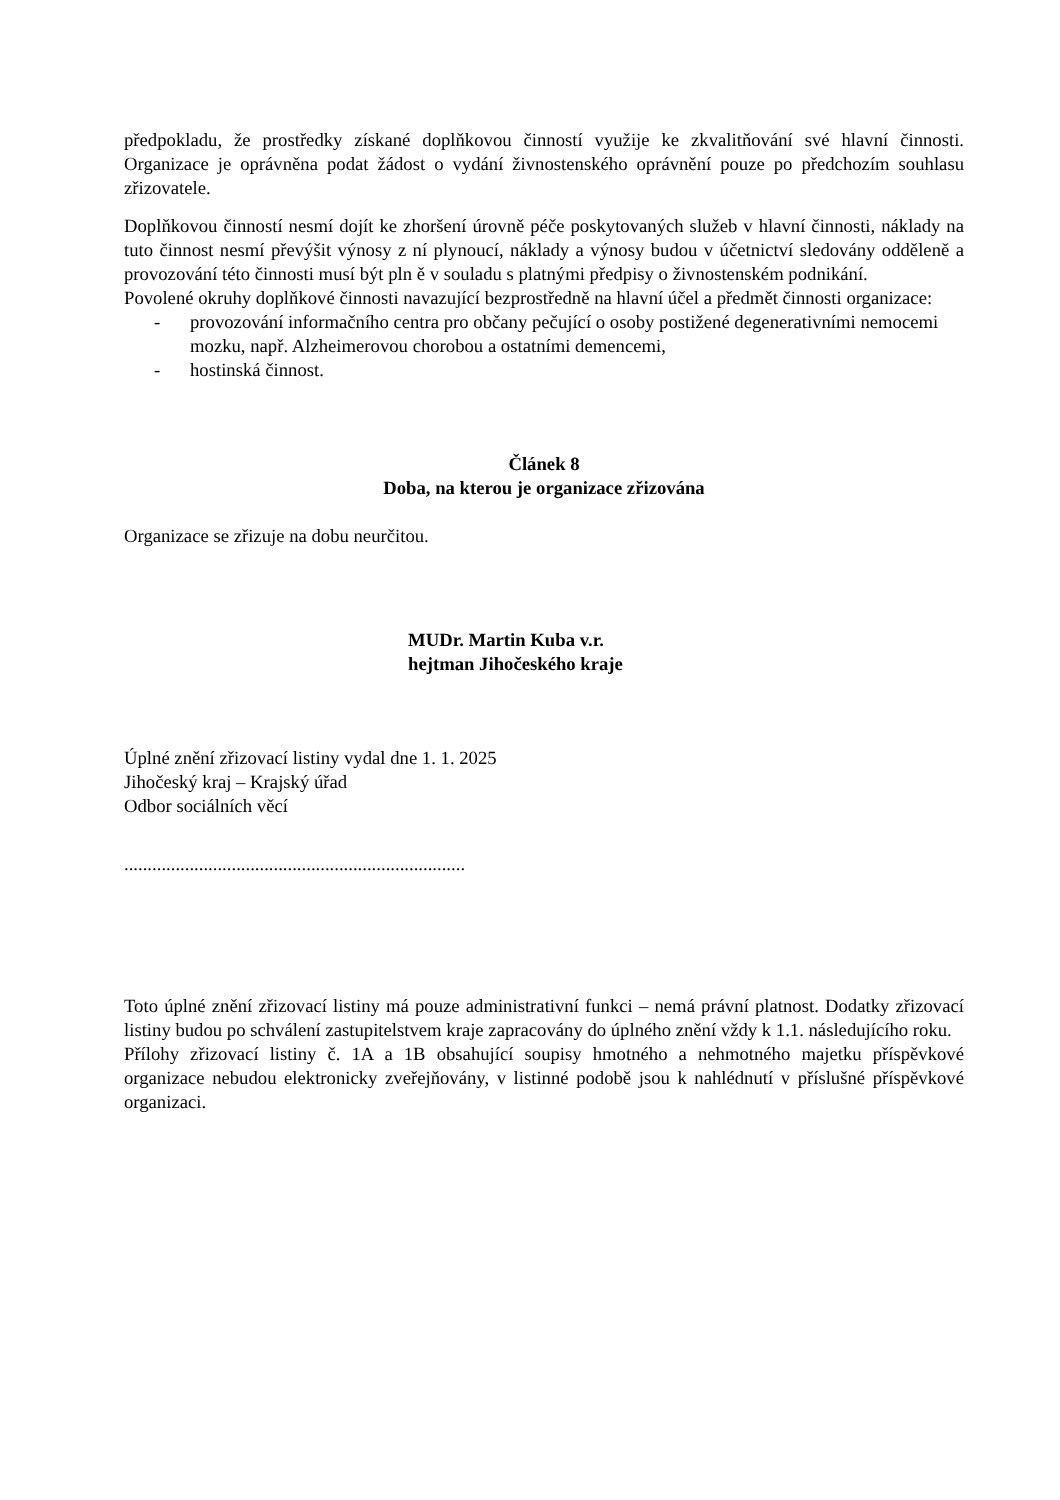předpokladu, že prostředky získané doplňkovou činností využije ke zkvalitňování své hlavní činnosti. Organizace je oprávněna podat žádost o vydání živnostenského oprávnění pouze po předchozím souhlasu zřizovatele.
Doplňkovou činností nesmí dojít ke zhoršení úrovně péče poskytovaných služeb v hlavní činnosti, náklady na tuto činnost nesmí převýšit výnosy z ní plynoucí, náklady a výnosy budou v účetnictví sledovány odděleně a provozování této činnosti musí být pln ě v souladu s platnými předpisy o živnostenském podnikání.
Povolené okruhy doplňkové činnosti navazující bezprostředně na hlavní účel a předmět činnosti organizace:
- provozování informačního centra pro občany pečující o osoby postižené degenerativními nemocemi mozku, např. Alzheimerovou chorobou a ostatními demencemi,
- hostinská činnost.
Článek 8
Doba, na kterou je organizace zřizována
Organizace se zřizuje na dobu neurčitou.
MUDr. Martin Kuba v.r.
hejtman Jihočeského kraje
Úplné znění zřizovací listiny vydal dne 1. 1. 2025
Jihočeský kraj – Krajský úřad
Odbor sociálních věcí
.........................................................................
Toto úplné znění zřizovací listiny má pouze administrativní funkci – nemá právní platnost. Dodatky zřizovací listiny budou po schválení zastupitelstvem kraje zapracovány do úplného znění vždy k 1.1. následujícího roku.
Přílohy zřizovací listiny č. 1A a 1B obsahující soupisy hmotného a nehmotného majetku příspěvkové organizace nebudou elektronicky zveřejňovány, v listinné podobě jsou k nahlédnutí v příslušné příspěvkové organizaci.